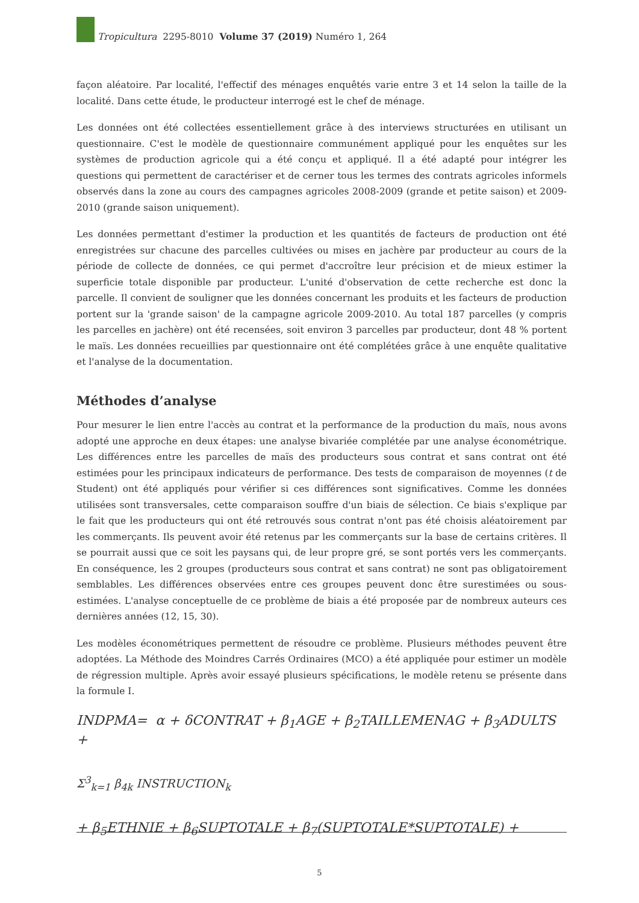Tropicultura 2295-8010 Volume 37 (2019) Numéro 1, 264
façon aléatoire. Par localité, l'effectif des ménages enquêtés varie entre 3 et 14 selon la taille de la localité. Dans cette étude, le producteur interrogé est le chef de ménage.
Les données ont été collectées essentiellement grâce à des interviews structurées en utilisant un questionnaire. C'est le modèle de questionnaire communément appliqué pour les enquêtes sur les systèmes de production agricole qui a été conçu et appliqué. Il a été adapté pour intégrer les questions qui permettent de caractériser et de cerner tous les termes des contrats agricoles informels observés dans la zone au cours des campagnes agricoles 2008-2009 (grande et petite saison) et 2009-2010 (grande saison uniquement).
Les données permettant d'estimer la production et les quantités de facteurs de production ont été enregistrées sur chacune des parcelles cultivées ou mises en jachère par producteur au cours de la période de collecte de données, ce qui permet d'accroître leur précision et de mieux estimer la superficie totale disponible par producteur. L'unité d'observation de cette recherche est donc la parcelle. Il convient de souligner que les données concernant les produits et les facteurs de production portent sur la 'grande saison' de la campagne agricole 2009-2010. Au total 187 parcelles (y compris les parcelles en jachère) ont été recensées, soit environ 3 parcelles par producteur, dont 48 % portent le maïs. Les données recueillies par questionnaire ont été complétées grâce à une enquête qualitative et l'analyse de la documentation.
Méthodes d’analyse
Pour mesurer le lien entre l'accès au contrat et la performance de la production du maïs, nous avons adopté une approche en deux étapes: une analyse bivariée complétée par une analyse économétrique. Les différences entre les parcelles de maïs des producteurs sous contrat et sans contrat ont été estimées pour les principaux indicateurs de performance. Des tests de comparaison de moyennes (t de Student) ont été appliqués pour vérifier si ces différences sont significatives. Comme les données utilisées sont transversales, cette comparaison souffre d'un biais de sélection. Ce biais s'explique par le fait que les producteurs qui ont été retrouvés sous contrat n'ont pas été choisis aléatoirement par les commerçants. Ils peuvent avoir été retenus par les commerçants sur la base de certains critères. Il se pourrait aussi que ce soit les paysans qui, de leur propre gré, se sont portés vers les commerçants. En conséquence, les 2 groupes (producteurs sous contrat et sans contrat) ne sont pas obligatoirement semblables. Les différences observées entre ces groupes peuvent donc être surestimées ou sous-estimées. L'analyse conceptuelle de ce problème de biais a été proposée par de nombreux auteurs ces dernières années (12, 15, 30).
Les modèles économétriques permettent de résoudre ce problème. Plusieurs méthodes peuvent être adoptées. La Méthode des Moindres Carrés Ordinaires (MCO) a été appliquée pour estimer un modèle de régression multiple. Après avoir essayé plusieurs spécifications, le modèle retenu se présente dans la formule I.
INDPMA= α + δCONTRAT + β<sub>1</sub>AGE + β<sub>2</sub>TAILLEMENAG + β<sub>3</sub>ADULTS +
Σ<sup>3</sup><sub>k=1</sub> β<sub>4k</sub> INSTRUCTION<sub>k</sub>
+ β<sub>5</sub>ETHNIE + β<sub>6</sub>SUPTOTALE + β<sub>7</sub>(SUPTOTALE*SUPTOTALE) +
5